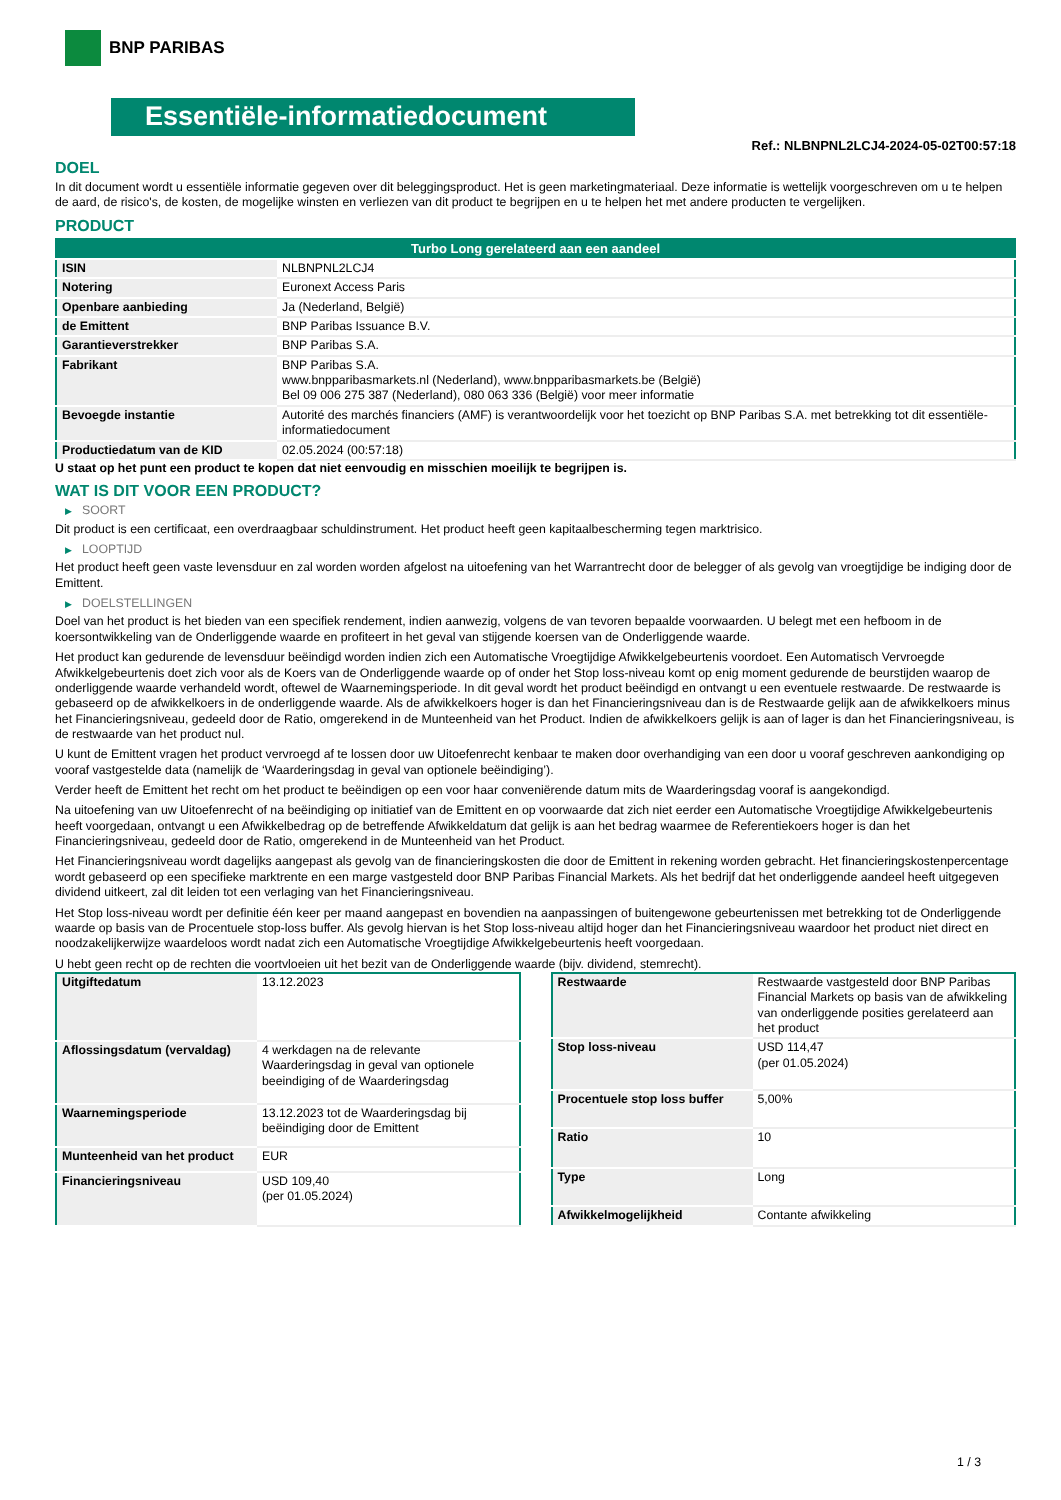BNP PARIBAS
Essentiële-informatiedocument
Ref.: NLBNPNL2LCJ4-2024-05-02T00:57:18
DOEL
In dit document wordt u essentiële informatie gegeven over dit beleggingsproduct. Het is geen marketingmateriaal. Deze informatie is wettelijk voorgeschreven om u te helpen de aard, de risico's, de kosten, de mogelijke winsten en verliezen van dit product te begrijpen en u te helpen het met andere producten te vergelijken.
PRODUCT
| Turbo Long gerelateerd aan een aandeel | |
| ISIN | NLBNPNL2LCJ4 |
| Notering | Euronext Access Paris |
| Openbare aanbieding | Ja (Nederland, België) |
| de Emittent | BNP Paribas Issuance B.V. |
| Garantieverstrekker | BNP Paribas S.A. |
| Fabrikant | BNP Paribas S.A. www.bnpparibasmarkets.nl (Nederland), www.bnpparibasmarkets.be (België) Bel 09 006 275 387 (Nederland), 080 063 336 (België) voor meer informatie |
| Bevoegde instantie | Autorité des marchés financiers (AMF) is verantwoordelijk voor het toezicht op BNP Paribas S.A. met betrekking tot dit essentiële-informatiedocument |
| Productiedatum van de KID | 02.05.2024 (00:57:18) |
U staat op het punt een product te kopen dat niet eenvoudig en misschien moeilijk te begrijpen is.
WAT IS DIT VOOR EEN PRODUCT?
▶ SOORT
Dit product is een certificaat, een overdraagbaar schuldinstrument. Het product heeft geen kapitaalbescherming tegen marktrisico.
▶ LOOPTIJD
Het product heeft geen vaste levensduur en zal worden worden afgelost na uitoefening van het Warrantrecht door de belegger of als gevolg van vroegtijdige be indiging door de Emittent.
▶ DOELSTELLINGEN
Doel van het product is het bieden van een specifiek rendement, indien aanwezig, volgens de van tevoren bepaalde voorwaarden. U belegt met een hefboom in de koersontwikkeling van de Onderliggende waarde en profiteert in het geval van stijgende koersen van de Onderliggende waarde.
Het product kan gedurende de levensduur beëindigd worden indien zich een Automatische Vroegtijdige Afwikkelgebeurtenis voordoet. Een Automatisch Vervroegde Afwikkelgebeurtenis doet zich voor als de Koers van de Onderliggende waarde op of onder het Stop loss-niveau komt op enig moment gedurende de beurstijden waarop de onderliggende waarde verhandeld wordt, oftewel de Waarnemingsperiode. In dit geval wordt het product beëindigd en ontvangt u een eventuele restwaarde. De restwaarde is gebaseerd op de afwikkelkoers in de onderliggende waarde. Als de afwikkelkoers hoger is dan het Financieringsniveau dan is de Restwaarde gelijk aan de afwikkelkoers minus het Financieringsniveau, gedeeld door de Ratio, omgerekend in de Munteenheid van het Product. Indien de afwikkelkoers gelijk is aan of lager is dan het Financieringsniveau, is de restwaarde van het product nul.
U kunt de Emittent vragen het product vervroegd af te lossen door uw Uitoefenrecht kenbaar te maken door overhandiging van een door u vooraf geschreven aankondiging op vooraf vastgestelde data (namelijk de ‘Waarderingsdag in geval van optionele beëindiging’).
Verder heeft de Emittent het recht om het product te beëindigen op een voor haar conveniërende datum mits de Waarderingsdag vooraf is aangekondigd.
Na uitoefening van uw Uitoefenrecht of na beëindiging op initiatief van de Emittent en op voorwaarde dat zich niet eerder een Automatische Vroegtijdige Afwikkelgebeurtenis heeft voorgedaan, ontvangt u een Afwikkelbedrag op de betreffende Afwikkeldatum dat gelijk is aan het bedrag waarmee de Referentiekoers hoger is dan het Financieringsniveau, gedeeld door de Ratio, omgerekend in de Munteenheid van het Product.
Het Financieringsniveau wordt dagelijks aangepast als gevolg van de financieringskosten die door de Emittent in rekening worden gebracht. Het financieringskostenpercentage wordt gebaseerd op een specifieke marktrente en een marge vastgesteld door BNP Paribas Financial Markets. Als het bedrijf dat het onderliggende aandeel heeft uitgegeven dividend uitkeert, zal dit leiden tot een verlaging van het Financieringsniveau.
Het Stop loss-niveau wordt per definitie één keer per maand aangepast en bovendien na aanpassingen of buitengewone gebeurtenissen met betrekking tot de Onderliggende waarde op basis van de Procentuele stop-loss buffer. Als gevolg hiervan is het Stop loss-niveau altijd hoger dan het Financieringsniveau waardoor het product niet direct en noodzakelijkerwijze waardeloos wordt nadat zich een Automatische Vroegtijdige Afwikkelgebeurtenis heeft voorgedaan.
U hebt geen recht op de rechten die voortvloeien uit het bezit van de Onderliggende waarde (bijv. dividend, stemrecht).
| Uitgiftedatum | 13.12.2023 |
| Aflossingsdatum (vervaldag) | 4 werkdagen na de relevante Waarderingsdag in geval van optionele beeindiging of de Waarderingsdag |
| Waarnemingsperiode | 13.12.2023 tot de Waarderingsdag bij beëindiging door de Emittent |
| Munteenheid van het product | EUR |
| Financieringsniveau | USD 109,40 (per 01.05.2024) |
| Restwaarde | Restwaarde vastgesteld door BNP Paribas Financial Markets op basis van de afwikkeling van onderliggende posities gerelateerd aan het product |
| Stop loss-niveau | USD 114,47 (per 01.05.2024) |
| Procentuele stop loss buffer | 5,00% |
| Ratio | 10 |
| Type | Long |
| Afwikkelmogelijkheid | Contante afwikkeling |
1 / 3